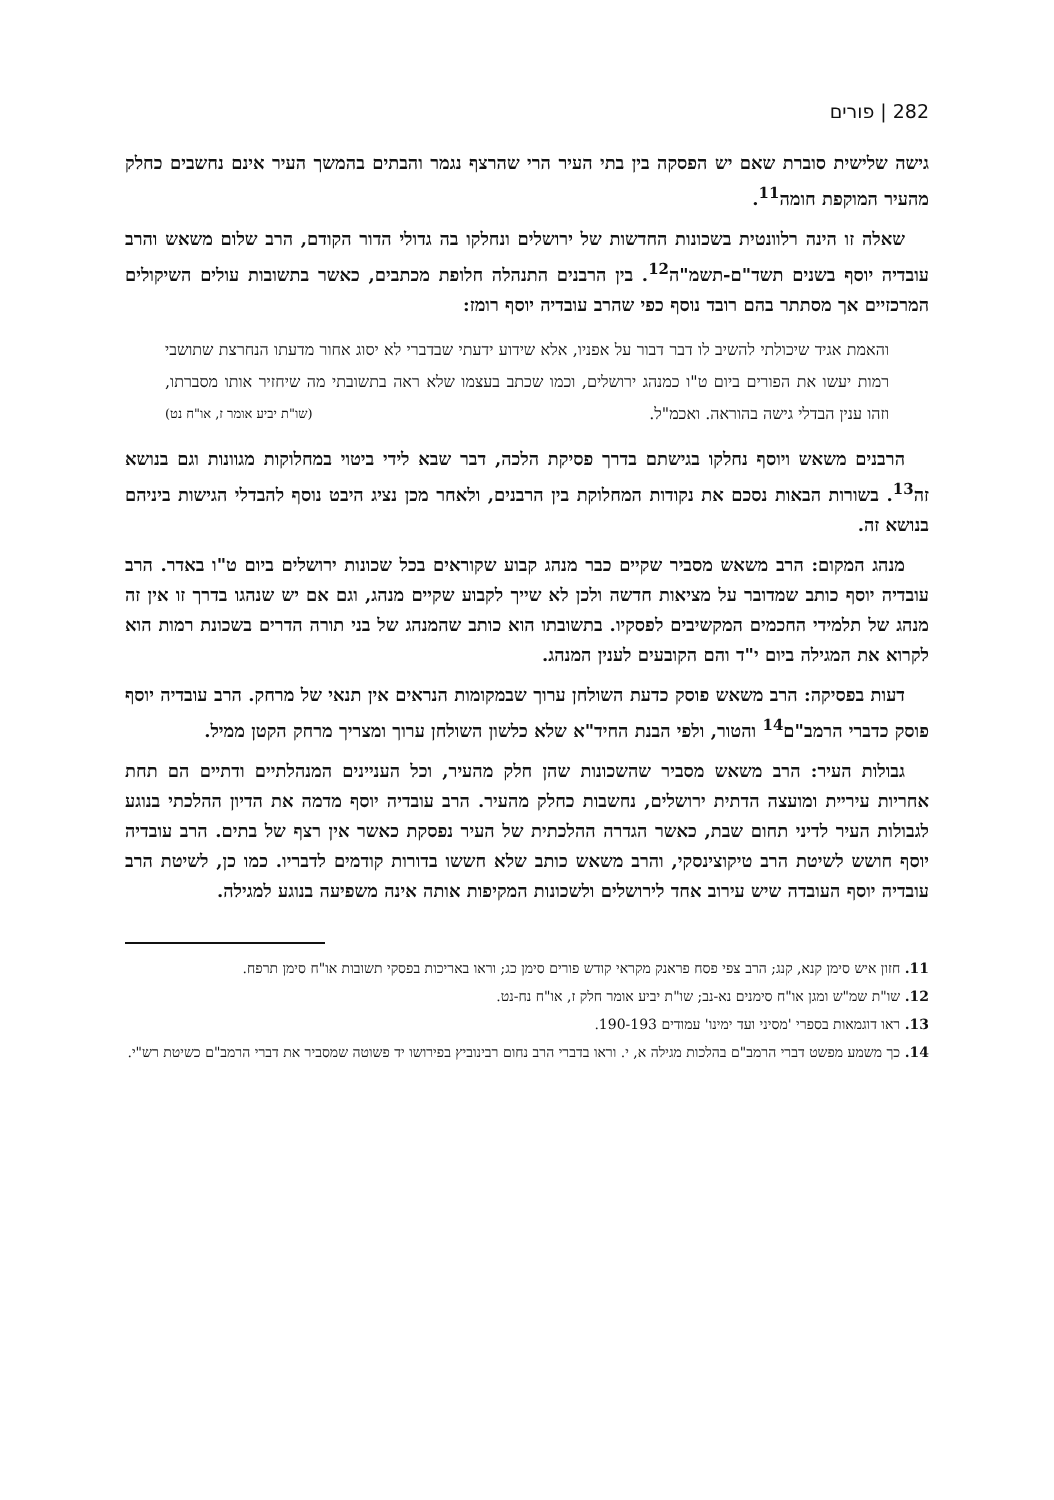282 | פורים
גישה שלישית סוברת שאם יש הפסקה בין בתי העיר הרי שהרצף נגמר והבתים בהמשך העיר אינם נחשבים כחלק מהעיר המוקפת חומה<sup>11</sup>.
שאלה זו הינה רלוונטית בשכונות החדשות של ירושלים ונחלקו בה גדולי הדור הקודם, הרב שלום משאש והרב עובדיה יוסף בשנים תשד"ם-תשמ"ה<sup>12</sup>. בין הרבנים התנהלה חלופת מכתבים, כאשר בתשובות עולים השיקולים המרכזיים אך מסתתר בהם רובד נוסף כפי שהרב עובדיה יוסף רומז:
והאמת אגיד שיכולתי להשיב לו דבר דבור על אפניו, אלא שידוע ידעתי שבדברי לא יסוג אחור מדעתו הנחרצת שתושבי רמות יעשו את הפורים ביום ט"ו כמנהג ירושלים, וכמו שכתב בעצמו שלא ראה בתשובתי מה שיחזיר אותו מסברתו, וזהו ענין הבדלי גישה בהוראה. ואכמ"ל. (שו"ת יביע אומר ז, או"ח נט)
הרבנים משאש ויוסף נחלקו בגישתם בדרך פסיקת הלכה, דבר שבא לידי ביטוי במחלוקות מגוונות וגם בנושא זה<sup>13</sup>. בשורות הבאות נסכם את נקודות המחלוקת בין הרבנים, ולאחר מכן נציג היבט נוסף להבדלי הגישות ביניהם בנושא זה.
מנהג המקום: הרב משאש מסביר שקיים כבר מנהג קבוע שקוראים בכל שכונות ירושלים ביום ט"ו באדר. הרב עובדיה יוסף כותב שמדובר על מציאות חדשה ולכן לא שייך לקבוע שקיים מנהג, וגם אם יש שנהגו בדרך זו אין זה מנהג של תלמידי החכמים המקשיבים לפסקיו. בתשובתו הוא כותב שהמנהג של בני תורה הדרים בשכונת רמות הוא לקרוא את המגילה ביום י"ד והם הקובעים לענין המנהג.
דעות בפסיקה: הרב משאש פוסק כדעת השולחן ערוך שבמקומות הנראים אין תנאי של מרחק. הרב עובדיה יוסף פוסק כדברי הרמב"ם<sup>14</sup> והטור, ולפי הבנת החיד"א שלא כלשון השולחן ערוך ומצריך מרחק הקטן ממיל.
גבולות העיר: הרב משאש מסביר שהשכונות שהן חלק מהעיר, וכל העניינים המנהלתיים ודתיים הם תחת אחריות עיריית ומועצה הדתית ירושלים, נחשבות כחלק מהעיר. הרב עובדיה יוסף מדמה את הדיון ההלכתי בנוגע לגבולות העיר לדיני תחום שבת, כאשר הגדרה ההלכתית של העיר נפסקת כאשר אין רצף של בתים. הרב עובדיה יוסף חושש לשיטת הרב טיקוצינסקי, והרב משאש כותב שלא חששו בדורות קודמים לדבריו. כמו כן, לשיטת הרב עובדיה יוסף העובדה שיש עירוב אחד לירושלים ולשכונות המקיפות אותה אינה משפיעה בנוגע למגילה.
11. חזון איש סימן קנא, קנג; הרב צפי פסח פראנק מקראי קודש פורים סימן כג; וראו באריכות בפסקי תשובות או"ח סימן תרפח.
12. שו"ת שמ"ש ומגן או"ח סימנים נא-נב; שו"ת יביע אומר חלק ז, או"ח נח-נט.
13. ראו דוגמאות בספרי 'מסיני ועד ימינו' עמודים 190-193.
14. כך משמע מפשט דברי הרמב"ם בהלכות מגילה א, י. וראו בדברי הרב נחום רבינוביץ בפירושו יד פשוטה שמסביר את דברי הרמב"ם כשיטת רש"י.